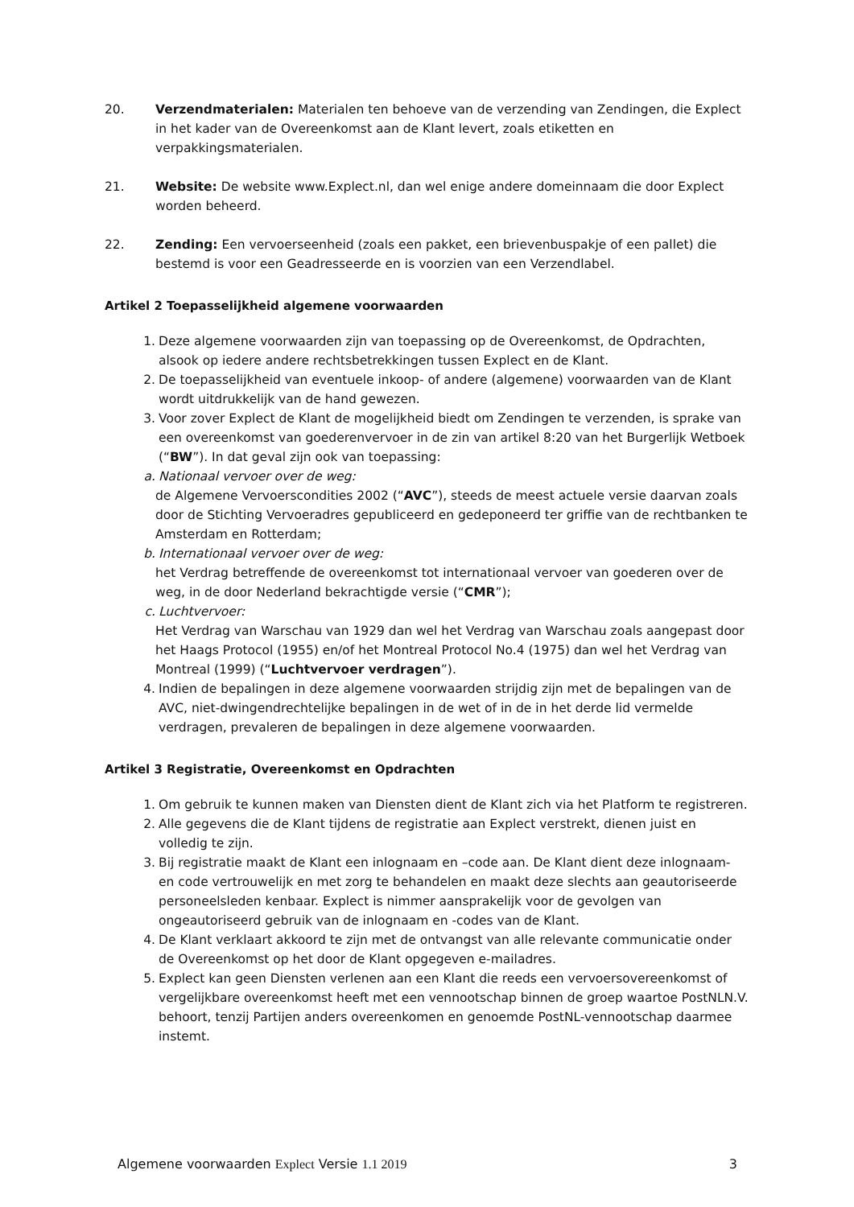20. Verzendmaterialen: Materialen ten behoeve van de verzending van Zendingen, die Explect in het kader van de Overeenkomst aan de Klant levert, zoals etiketten en verpakkingsmaterialen.
21. Website: De website www.Explect.nl, dan wel enige andere domeinnaam die door Explect worden beheerd.
22. Zending: Een vervoerseenheid (zoals een pakket, een brievenbuspakje of een pallet) die bestemd is voor een Geadresseerde en is voorzien van een Verzendlabel.
Artikel 2 Toepasselijkheid algemene voorwaarden
1. Deze algemene voorwaarden zijn van toepassing op de Overeenkomst, de Opdrachten, alsook op iedere andere rechtsbetrekkingen tussen Explect en de Klant.
2. De toepasselijkheid van eventuele inkoop- of andere (algemene) voorwaarden van de Klant wordt uitdrukkelijk van de hand gewezen.
3. Voor zover Explect de Klant de mogelijkheid biedt om Zendingen te verzenden, is sprake van een overeenkomst van goederenvervoer in de zin van artikel 8:20 van het Burgerlijk Wetboek (“BW”). In dat geval zijn ook van toepassing:
a. Nationaal vervoer over de weg:
de Algemene Vervoerscondities 2002 (“AVC”), steeds de meest actuele versie daarvan zoals door de Stichting Vervoeradres gepubliceerd en gedeponeerd ter griffie van de rechtbanken te Amsterdam en Rotterdam;
b. Internationaal vervoer over de weg:
het Verdrag betreffende de overeenkomst tot internationaal vervoer van goederen over de weg, in de door Nederland bekrachtigde versie (“CMR”);
c. Luchtvervoer:
Het Verdrag van Warschau van 1929 dan wel het Verdrag van Warschau zoals aangepast door het Haags Protocol (1955) en/of het Montreal Protocol No.4 (1975) dan wel het Verdrag van Montreal (1999) (“Luchtvervoer verdragen”).
4. Indien de bepalingen in deze algemene voorwaarden strijdig zijn met de bepalingen van de AVC, niet-dwingendrechtelijke bepalingen in de wet of in de in het derde lid vermelde verdragen, prevaleren de bepalingen in deze algemene voorwaarden.
Artikel 3 Registratie, Overeenkomst en Opdrachten
1. Om gebruik te kunnen maken van Diensten dient de Klant zich via het Platform te registreren.
2. Alle gegevens die de Klant tijdens de registratie aan Explect verstrekt, dienen juist en volledig te zijn.
3. Bij registratie maakt de Klant een inlognaam en –code aan. De Klant dient deze inlognaam- en code vertrouwelijk en met zorg te behandelen en maakt deze slechts aan geautoriseerde personeelsleden kenbaar. Explect is nimmer aansprakelijk voor de gevolgen van ongeautoriseerd gebruik van de inlognaam en -codes van de Klant.
4. De Klant verklaart akkoord te zijn met de ontvangst van alle relevante communicatie onder de Overeenkomst op het door de Klant opgegeven e-mailadres.
5. Explect kan geen Diensten verlenen aan een Klant die reeds een vervoersovereenkomst of vergelijkbare overeenkomst heeft met een vennootschap binnen de groep waartoe PostNLN.V. behoort, tenzij Partijen anders overeenkomen en genoemde PostNL-vennootschap daarmee instemt.
Algemene voorwaarden Explect Versie 1.1 2019 3